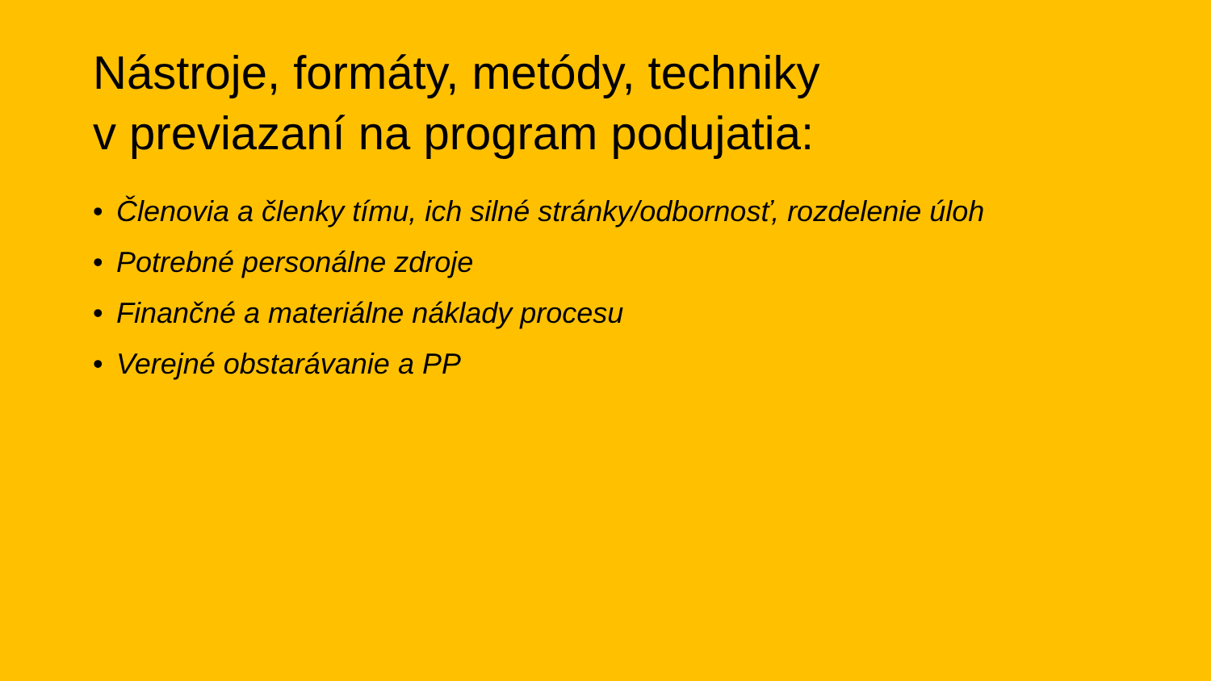Nástroje, formáty, metódy, techniky
v previazaní na program podujatia:
• Členovia a členky tímu, ich silné stránky/odbornosť, rozdelenie úloh
• Potrebné personálne zdroje
• Finančné a materiálne náklady procesu
• Verejné obstarávanie a PP